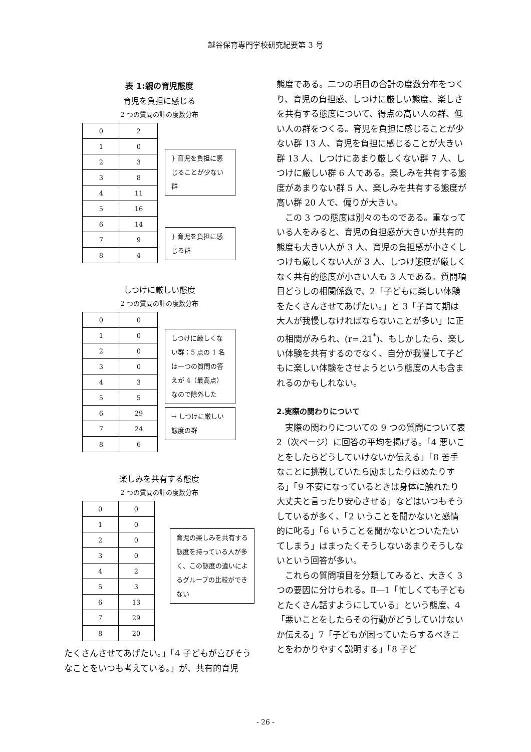越谷保育専門学校研究紀要第 3 号
表 1:親の育児態度
育児を負担に感じる
2 つの質問の計の度数分布
| 0 | 2 |
| 1 | 0 |
| 2 | 3 |
| 3 | 8 |
| 4 | 11 |
| 5 | 16 |
| 6 | 14 |
| 7 | 9 |
| 8 | 4 |
} 育児を負担に感じることが少ない群
} 育児を負担に感じる群
しつけに厳しい態度
2 つの質問の計の度数分布
| 0 | 0 |
| 1 | 0 |
| 2 | 0 |
| 3 | 0 |
| 4 | 3 |
| 5 | 5 |
| 6 | 29 |
| 7 | 24 |
| 8 | 6 |
しつけに厳しくない群：5 点の 1 名は一つの質問の答えが 4（最高点）なので除外した
→ しつけに厳しい態度の群
楽しみを共有する態度
2 つの質問の計の度数分布
| 0 | 0 |
| 1 | 0 |
| 2 | 0 |
| 3 | 0 |
| 4 | 2 |
| 5 | 3 |
| 6 | 13 |
| 7 | 29 |
| 8 | 20 |
育児の楽しみを共有する態度を持っている人が多く、この態度の違いによるグループの比較ができない
たくさんさせてあげたい。」「4 子どもが喜びそうなことをいつも考えている。」が、共有的育児
態度である。二つの項目の合計の度数分布をつくり、育児の負担感、しつけに厳しい態度、楽しさを共有する態度について、得点の高い人の群、低い人の群をつくる。育児を負担に感じることが少ない群 13 人、育児を負担に感じることが大きい群 13 人、しつけにあまり厳しくない群 7 人、しつけに厳しい群 6 人である。楽しみを共有する態度があまりない群 5 人、楽しみを共有する態度が高い群 20 人で、偏りが大きい。
この 3 つの態度は別々のものである。重なっている人をみると、育児の負担感が大きいが共有的態度も大きい人が 3 人、育児の負担感が小さくしつけも厳しくない人が 3 人、しつけ態度が厳しくなく共有的態度が小さい人も 3 人である。質問項目どうしの相関係数で、2「子どもに楽しい体験をたくさんさせてあげたい。」と 3「子育て期は大人が我慢しなければならないことが多い」に正の相関がみられ、(r=.21<sup>*</sup>)、もしかしたら、楽しい体験を共有するのでなく、自分が我慢して子どもに楽しい体験をさせようという態度の人も含まれるのかもしれない。
2.実際の関わりについて
実際の関わりについての 9 つの質問について表 2（次ページ）に回答の平均を掲げる。「4 悪いことをしたらどうしていけないか伝える」「8 苦手なことに挑戦していたら励ましたりほめたりする」「9 不安になっているときは身体に触れたり大丈夫と言ったり安心させる」などはいつもそうしているが多く、「2 いうことを聞かないと感情的に叱る」「6 いうことを聞かないとついたたいてしまう」はまったくそうしないあまりそうしないという回答が多い。
これらの質問項目を分類してみると、大きく 3 つの要因に分けられる。Ⅱ―1「忙しくても子どもとたくさん話すようにしている」という態度、4「悪いことをしたらその行動がどうしていけないか伝える」7「子どもが困っていたらするべきことをわかりやすく説明する」「8 子ど
- 26 -